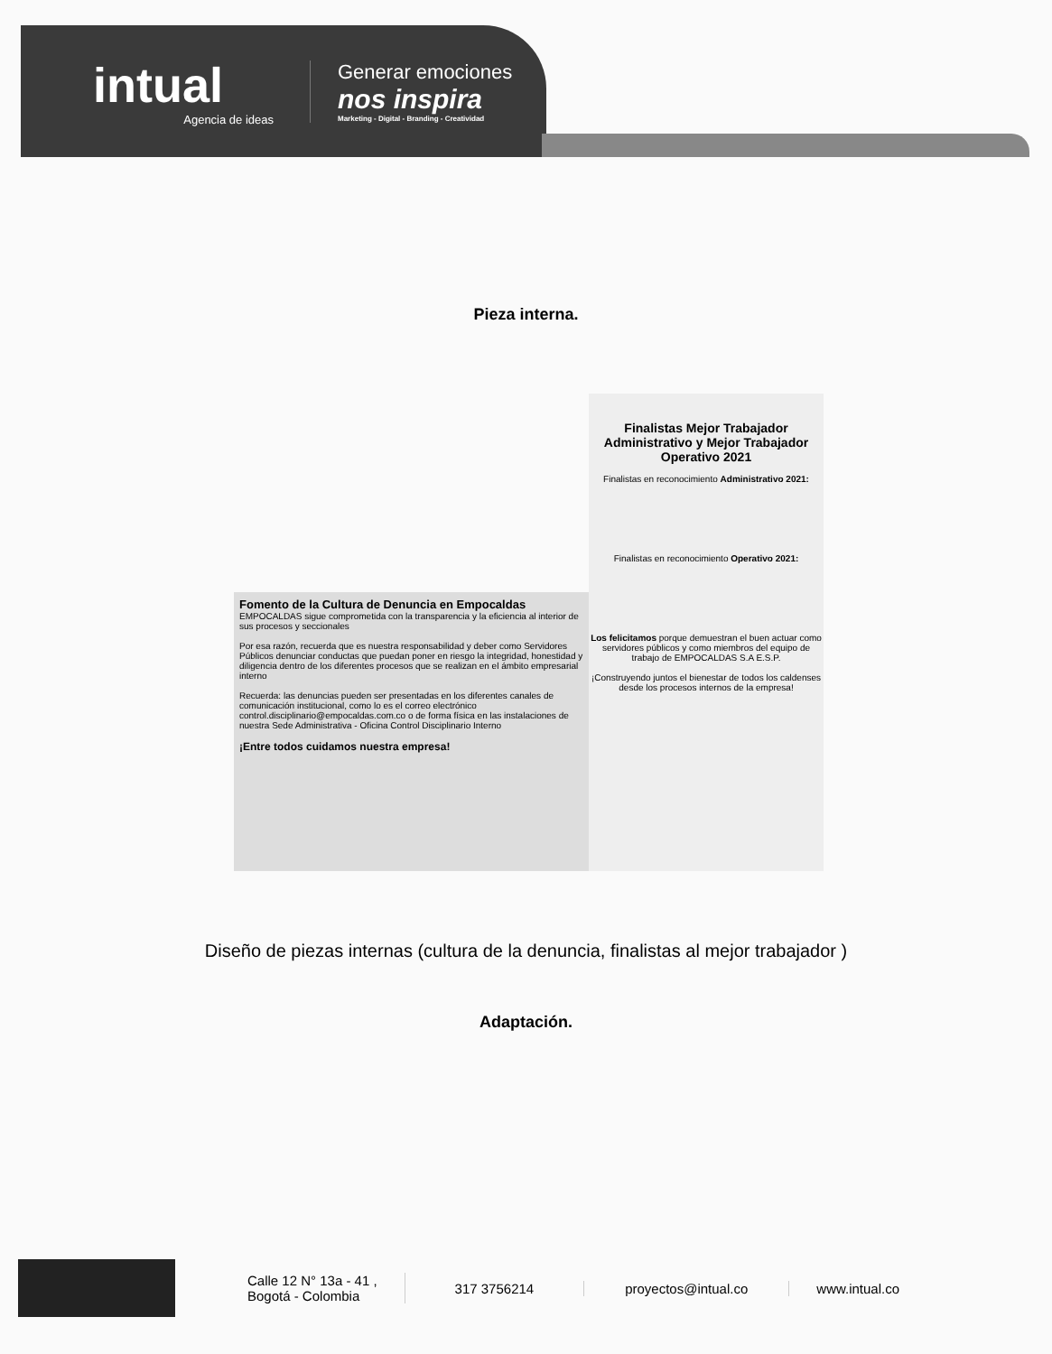intual
Agencia de ideas
Generar emociones
nos inspira
Marketing - Digital - Branding - Creatividad
Pieza interna.
Finalistas Mejor Trabajador Administrativo y Mejor Trabajador Operativo 2021
Finalistas en reconocimiento Administrativo 2021:
Finalistas en reconocimiento Operativo 2021:
Los felicitamos porque demuestran el buen actuar como servidores públicos y como miembros del equipo de trabajo de EMPOCALDAS S.A E.S.P.
¡Construyendo juntos el bienestar de todos los caldenses desde los procesos internos de la empresa!
Fomento de la Cultura de Denuncia en Empocaldas EMPOCALDAS sigue comprometida con la transparencia y la eficiencia al interior de sus procesos y seccionales
Por esa razón, recuerda que es nuestra responsabilidad y deber como Servidores Públicos denunciar conductas que puedan poner en riesgo la integridad, honestidad y diligencia dentro de los diferentes procesos que se realizan en el ámbito empresarial interno
Recuerda: las denuncias pueden ser presentadas en los diferentes canales de comunicación institucional, como lo es el correo electrónico control.disciplinario@empocaldas.com.co o de forma física en las instalaciones de nuestra Sede Administrativa - Oficina Control Disciplinario Interno
¡Entre todos cuidamos nuestra empresa!
Diseño de piezas internas (cultura de la denuncia, finalistas al mejor trabajador )
Adaptación.
Calle 12 N° 13a - 41 ,
Bogotá - Colombia
317 3756214 proyectos@intual.co www.intual.co